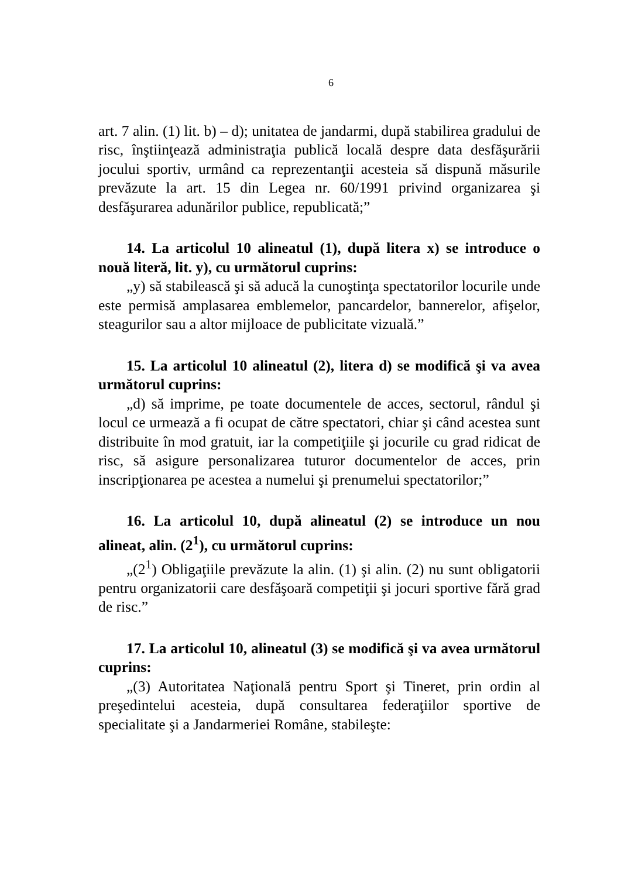6
art. 7 alin. (1) lit. b) – d); unitatea de jandarmi, după stabilirea gradului de risc, înştiinţează administraţia publică locală despre data desfăşurării jocului sportiv, urmând ca reprezentanţii acesteia să dispună măsurile prevăzute la art. 15 din Legea nr. 60/1991 privind organizarea şi desfăşurarea adunărilor publice, republicată;”
14. La articolul 10 alineatul (1), după litera x) se introduce o nouă literă, lit. y), cu următorul cuprins:
„y) să stabilească şi să aducă la cunoştinţa spectatorilor locurile unde este permisă amplasarea emblemelor, pancardelor, bannerelor, afişelor, steagurilor sau a altor mijloace de publicitate vizuală.”
15. La articolul 10 alineatul (2), litera d) se modifică şi va avea următorul cuprins:
„d) să imprime, pe toate documentele de acces, sectorul, rândul şi locul ce urmează a fi ocupat de către spectatori, chiar şi când acestea sunt distribuite în mod gratuit, iar la competiţiile şi jocurile cu grad ridicat de risc, să asigure personalizarea tuturor documentelor de acces, prin inscripţionarea pe acestea a numelui şi prenumelui spectatorilor;”
16. La articolul 10, după alineatul (2) se introduce un nou alineat, alin. (2<sup>1</sup>), cu următorul cuprins:
„(2<sup>1</sup>) Obligaţiile prevăzute la alin. (1) şi alin. (2) nu sunt obligatorii pentru organizatorii care desfăşoară competiţii şi jocuri sportive fără grad de risc.”
17. La articolul 10, alineatul (3) se modifică şi va avea următorul cuprins:
„(3) Autoritatea Naţională pentru Sport şi Tineret, prin ordin al preşedintelui acesteia, după consultarea federaţiilor sportive de specialitate şi a Jandarmeriei Române, stabileşte: